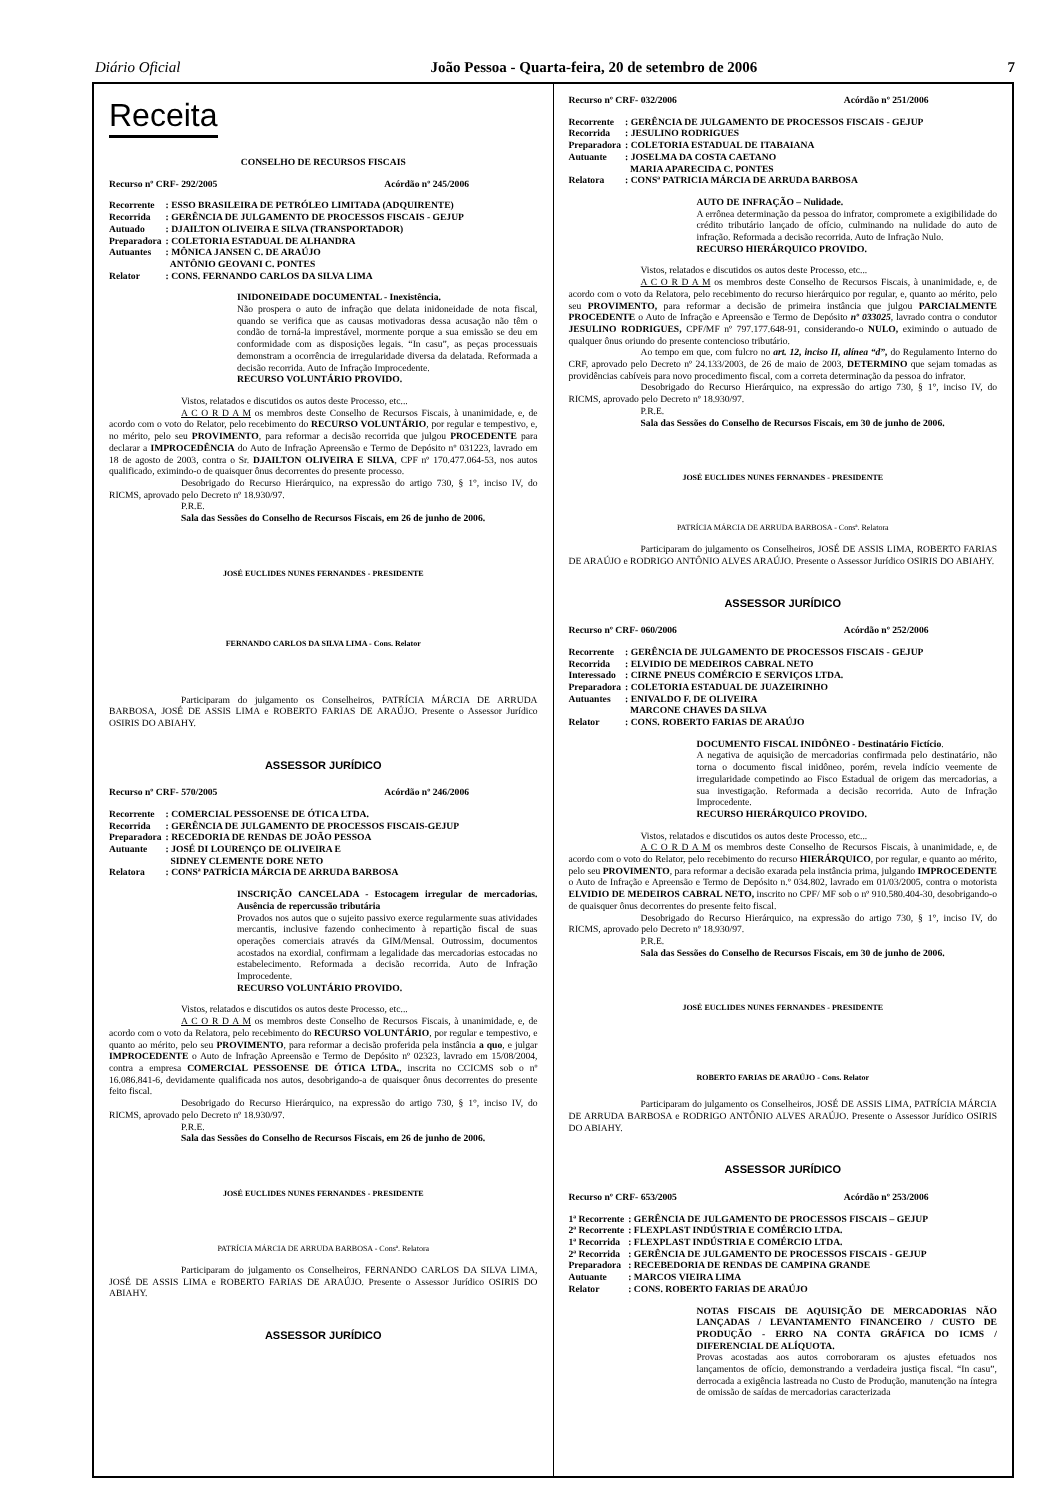Diário Oficial João Pessoa - Quarta-feira, 20 de setembro de 2006 7
Receita
CONSELHO DE RECURSOS FISCAIS
Recurso nº CRF- 292/2005 Acórdão nº 245/2006
| Recorrente | : ESSO BRASILEIRA DE PETRÓLEO LIMITADA (ADQUIRENTE) |
| Recorrida | : GERÊNCIA DE JULGAMENTO DE PROCESSOS FISCAIS - GEJUP |
| Autuado | : DJAILTON OLIVEIRA E SILVA (TRANSPORTADOR) |
| Preparadora | : COLETORIA ESTADUAL DE ALHANDRA |
| Autuantes | : MÔNICA JANSEN C. DE ARAÚJO ANTÔNIO GEOVANI C. PONTES |
| Relator | : CONS. FERNANDO CARLOS DA SILVA LIMA |
INIDONEIDADE DOCUMENTAL - Inexistência.
Não prospera o auto de infração que delata inidoneidade de nota fiscal, quando se verifica que as causas motivadoras dessa acusação não têm o condão de torná-la imprestável, mormente porque a sua emissão se deu em conformidade com as disposições legais. “In casu”, as peças processuais demonstram a ocorrência de irregularidade diversa da delatada. Reformada a decisão recorrida. Auto de Infração Improcedente.
RECURSO VOLUNTÁRIO PROVIDO.
Vistos, relatados e discutidos os autos deste Processo, etc...
A C O R D A M os membros deste Conselho de Recursos Fiscais, à unanimidade, e, de acordo com o voto do Relator, pelo recebimento do RECURSO VOLUNTÁRIO, por regular e tempestivo, e, no mérito, pelo seu PROVIMENTO, para reformar a decisão recorrida que julgou PROCEDENTE para declarar a IMPROCEDÊNCIA do Auto de Infração Apreensão e Termo de Depósito nº 031223, lavrado em 18 de agosto de 2003, contra o Sr. DJAILTON OLIVEIRA E SILVA, CPF nº 170.477.064-53, nos autos qualificado, eximindo-o de quaisquer ônus decorrentes do presente processo.
Desobrigado do Recurso Hierárquico, na expressão do artigo 730, § 1°, inciso IV, do RICMS, aprovado pelo Decreto nº 18.930/97.
P.R.E.
Sala das Sessões do Conselho de Recursos Fiscais, em 26 de junho de 2006.
JOSÉ EUCLIDES NUNES FERNANDES - PRESIDENTE
FERNANDO CARLOS DA SILVA LIMA - Cons. Relator
Participaram do julgamento os Conselheiros, PATRÍCIA MÁRCIA DE ARRUDA BARBOSA, JOSÉ DE ASSIS LIMA e ROBERTO FARIAS DE ARAÚJO. Presente o Assessor Jurídico OSIRIS DO ABIAHY.
ASSESSOR JURÍDICO
Recurso nº CRF- 570/2005 Acórdão nº 246/2006
| Recorrente | : COMERCIAL PESSOENSE DE ÓTICA LTDA. |
| Recorrida | : GERÊNCIA DE JULGAMENTO DE PROCESSOS FISCAIS-GEJUP |
| Preparadora | : RECEDORIA DE RENDAS DE JOÃO PESSOA |
| Autuante | : JOSÉ DI LOURENÇO DE OLIVEIRA E SIDNEY CLEMENTE DORE NETO |
| Relatora | : CONSª PATRÍCIA MÁRCIA DE ARRUDA BARBOSA |
INSCRIÇÃO CANCELADA - Estocagem irregular de mercadorias. Ausência de repercussão tributária
Provados nos autos que o sujeito passivo exerce regularmente suas atividades mercantis, inclusive fazendo conhecimento à repartição fiscal de suas operações comerciais através da GIM/Mensal. Outrossim, documentos acostados na exordial, confirmam a legalidade das mercadorias estocadas no estabelecimento. Reformada a decisão recorrida. Auto de Infração Improcedente.
RECURSO VOLUNTÁRIO PROVIDO.
Vistos, relatados e discutidos os autos deste Processo, etc...
A C O R D A M os membros deste Conselho de Recursos Fiscais, à unanimidade, e, de acordo com o voto da Relatora, pelo recebimento do RECURSO VOLUNTÁRIO, por regular e tempestivo, e quanto ao mérito, pelo seu PROVIMENTO, para reformar a decisão proferida pela instância a quo, e julgar IMPROCEDENTE o Auto de Infração Apreensão e Termo de Depósito nº 02323, lavrado em 15/08/2004, contra a empresa COMERCIAL PESSOENSE DE ÓTICA LTDA., inscrita no CCICMS sob o nº 16.086.841-6, devidamente qualificada nos autos, desobrigando-a de quaisquer ônus decorrentes do presente feito fiscal.
Desobrigado do Recurso Hierárquico, na expressão do artigo 730, § 1°, inciso IV, do RICMS, aprovado pelo Decreto nº 18.930/97.
P.R.E.
Sala das Sessões do Conselho de Recursos Fiscais, em 26 de junho de 2006.
JOSÉ EUCLIDES NUNES FERNANDES - PRESIDENTE
PATRÍCIA MÁRCIA DE ARRUDA BARBOSA - Consª. Relatora
Participaram do julgamento os Conselheiros, FERNANDO CARLOS DA SILVA LIMA, JOSÉ DE ASSIS LIMA e ROBERTO FARIAS DE ARAÚJO. Presente o Assessor Jurídico OSIRIS DO ABIAHY.
ASSESSOR JURÍDICO
Recurso nº CRF- 032/2006 Acórdão nº 251/2006
| Recorrente | : GERÊNCIA DE JULGAMENTO DE PROCESSOS FISCAIS - GEJUP |
| Recorrida | : JESULINO RODRIGUES |
| Preparadora | : COLETORIA ESTADUAL DE ITABAIANA |
| Autuante | : JOSELMA DA COSTA CAETANO MARIA APARECIDA C. PONTES |
| Relatora | : CONSª PATRICIA MÁRCIA DE ARRUDA BARBOSA |
AUTO DE INFRAÇÃO – Nulidade.
A errônea determinação da pessoa do infrator, compromete a exigibilidade do crédito tributário lançado de ofício, culminando na nulidade do auto de infração. Reformada a decisão recorrida. Auto de Infração Nulo.
RECURSO HIERÁRQUICO PROVIDO.
Vistos, relatados e discutidos os autos deste Processo, etc...
A C O R D A M os membros deste Conselho de Recursos Fiscais, à unanimidade, e, de acordo com o voto da Relatora, pelo recebimento do recurso hierárquico por regular, e, quanto ao mérito, pelo seu PROVIMENTO, para reformar a decisão de primeira instância que julgou PARCIALMENTE PROCEDENTE o Auto de Infração e Apreensão e Termo de Depósito nº 033025, lavrado contra o condutor JESULINO RODRIGUES, CPF/MF nº 797.177.648-91, considerando-o NULO, eximindo o autuado de qualquer ônus oriundo do presente contencioso tributário.
Ao tempo em que, com fulcro no art. 12, inciso II, alínea “d”, do Regulamento Interno do CRF, aprovado pelo Decreto nº 24.133/2003, de 26 de maio de 2003, DETERMINO que sejam tomadas as providências cabíveis para novo procedimento fiscal, com a correta determinação da pessoa do infrator.
Desobrigado do Recurso Hierárquico, na expressão do artigo 730, § 1°, inciso IV, do RICMS, aprovado pelo Decreto nº 18.930/97.
P.R.E.
Sala das Sessões do Conselho de Recursos Fiscais, em 30 de junho de 2006.
JOSÉ EUCLIDES NUNES FERNANDES - PRESIDENTE
PATRÍCIA MÁRCIA DE ARRUDA BARBOSA - Consª. Relatora
Participaram do julgamento os Conselheiros, JOSÉ DE ASSIS LIMA, ROBERTO FARIAS DE ARAÚJO e RODRIGO ANTÔNIO ALVES ARAÚJO. Presente o Assessor Jurídico OSIRIS DO ABIAHY.
ASSESSOR JURÍDICO
Recurso nº CRF- 060/2006 Acórdão nº 252/2006
| Recorrente | : GERÊNCIA DE JULGAMENTO DE PROCESSOS FISCAIS - GEJUP |
| Recorrida | : ELVIDIO DE MEDEIROS CABRAL NETO |
| Interessado | : CIRNE PNEUS COMÉRCIO E SERVIÇOS LTDA. |
| Preparadora | : COLETORIA ESTADUAL DE JUAZEIRINHO |
| Autuantes | : ENIVALDO F. DE OLIVEIRA MARCONE CHAVES DA SILVA |
| Relator | : CONS. ROBERTO FARIAS DE ARAÚJO |
DOCUMENTO FISCAL INIDÔNEO - Destinatário Fictício.
A negativa de aquisição de mercadorias confirmada pelo destinatário, não torna o documento fiscal inidôneo, porém, revela indício veemente de irregularidade competindo ao Fisco Estadual de origem das mercadorias, a sua investigação. Reformada a decisão recorrida. Auto de Infração Improcedente.
RECURSO HIERÁRQUICO PROVIDO.
Vistos, relatados e discutidos os autos deste Processo, etc...
A C O R D A M os membros deste Conselho de Recursos Fiscais, à unanimidade, e, de acordo com o voto do Relator, pelo recebimento do recurso HIERÁRQUICO, por regular, e quanto ao mérito, pelo seu PROVIMENTO, para reformar a decisão exarada pela instância prima, julgando IMPROCEDENTE o Auto de Infração e Apreensão e Termo de Depósito n.º 034.802, lavrado em 01/03/2005, contra o motorista ELVIDIO DE MEDEIROS CABRAL NETO, inscrito no CPF/ MF sob o nº 910.580.404-30, desobrigando-o de quaisquer ônus decorrentes do presente feito fiscal.
Desobrigado do Recurso Hierárquico, na expressão do artigo 730, § 1°, inciso IV, do RICMS, aprovado pelo Decreto nº 18.930/97.
P.R.E.
Sala das Sessões do Conselho de Recursos Fiscais, em 30 de junho de 2006.
JOSÉ EUCLIDES NUNES FERNANDES - PRESIDENTE
ROBERTO FARIAS DE ARAÚJO - Cons. Relator
Participaram do julgamento os Conselheiros, JOSÉ DE ASSIS LIMA, PATRÍCIA MÁRCIA DE ARRUDA BARBOSA e RODRIGO ANTÔNIO ALVES ARAÚJO. Presente o Assessor Jurídico OSIRIS DO ABIAHY.
ASSESSOR JURÍDICO
Recurso nº CRF- 653/2005 Acórdão nº 253/2006
| 1ª Recorrente | : GERÊNCIA DE JULGAMENTO DE PROCESSOS FISCAIS – GEJUP |
| 2ª Recorrente | : FLEXPLAST INDÚSTRIA E COMÉRCIO LTDA. |
| 1ª Recorrida | : FLEXPLAST INDÚSTRIA E COMÉRCIO LTDA. |
| 2ª Recorrida | : GERÊNCIA DE JULGAMENTO DE PROCESSOS FISCAIS - GEJUP |
| Preparadora | : RECEBEDORIA DE RENDAS DE CAMPINA GRANDE |
| Autuante | : MARCOS VIEIRA LIMA |
| Relator | : CONS. ROBERTO FARIAS DE ARAÚJO |
NOTAS FISCAIS DE AQUISIÇÃO DE MERCADORIAS NÃO LANÇADAS / LEVANTAMENTO FINANCEIRO / CUSTO DE PRODUÇÃO - ERRO NA CONTA GRÁFICA DO ICMS / DIFERENCIAL DE ALÍQUOTA.
Provas acostadas aos autos corroboraram os ajustes efetuados nos lançamentos de ofício, demonstrando a verdadeira justiça fiscal. “In casu”, derrocada a exigência lastreada no Custo de Produção, manutenção na íntegra de omissão de saídas de mercadorias caracterizada